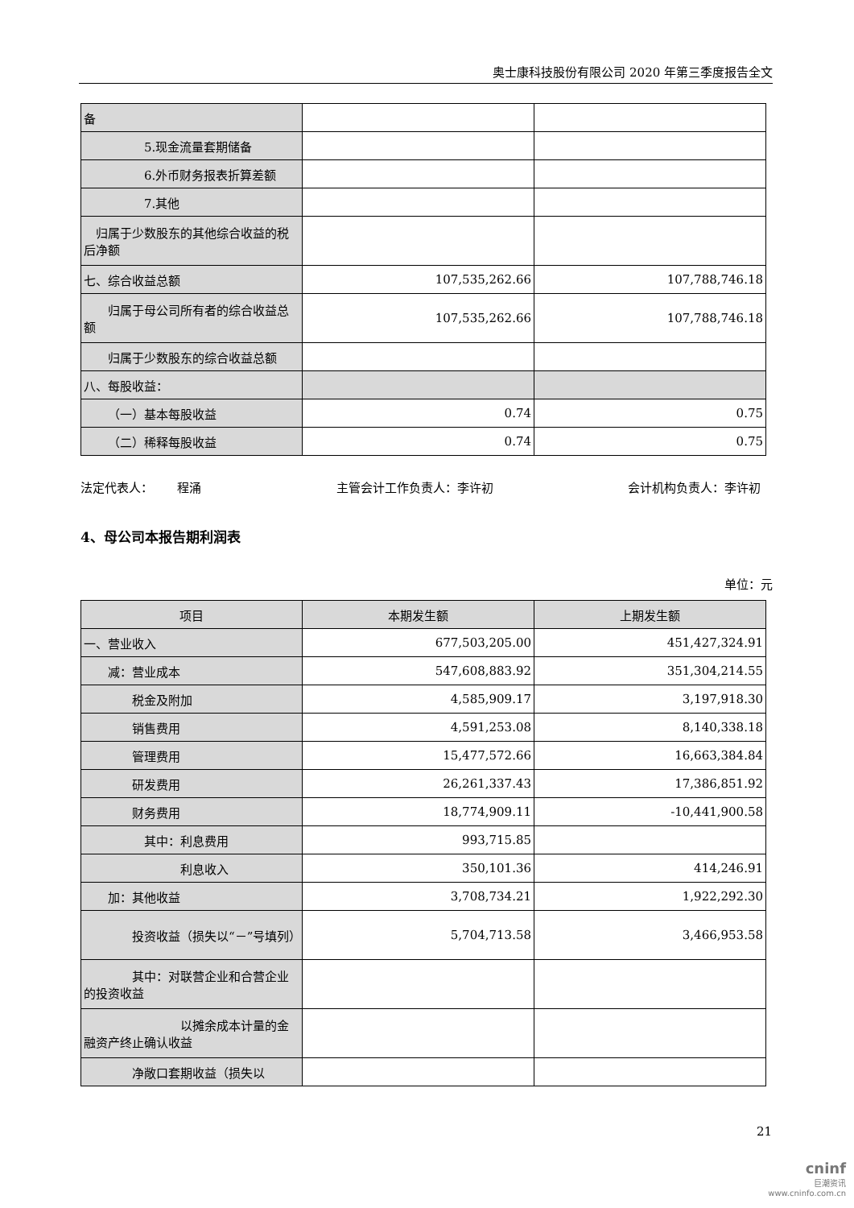奥士康科技股份有限公司 2020 年第三季度报告全文
| 备 | | |
| 5.现金流量套期储备 | | |
| 6.外币财务报表折算差额 | | |
| 7.其他 | | |
| 归属于少数股东的其他综合收益的税后净额 | | |
| 七、综合收益总额 | 107,535,262.66 | 107,788,746.18 |
| 归属于母公司所有者的综合收益总额 | 107,535,262.66 | 107,788,746.18 |
| 归属于少数股东的综合收益总额 | | |
| 八、每股收益： | | |
| （一）基本每股收益 | 0.74 | 0.75 |
| （二）稀释每股收益 | 0.74 | 0.75 |
法定代表人：  程涌 主管会计工作负责人：李许初 会计机构负责人：李许初
4、母公司本报告期利润表
单位：元
| 项目 | 本期发生额 | 上期发生额 |
| --- | --- | --- |
| 一、营业收入 | 677,503,205.00 | 451,427,324.91 |
| 减：营业成本 | 547,608,883.92 | 351,304,214.55 |
| 税金及附加 | 4,585,909.17 | 3,197,918.30 |
| 销售费用 | 4,591,253.08 | 8,140,338.18 |
| 管理费用 | 15,477,572.66 | 16,663,384.84 |
| 研发费用 | 26,261,337.43 | 17,386,851.92 |
| 财务费用 | 18,774,909.11 | -10,441,900.58 |
| 其中：利息费用 | 993,715.85 | |
| 利息收入 | 350,101.36 | 414,246.91 |
| 加：其他收益 | 3,708,734.21 | 1,922,292.30 |
| 投资收益（损失以“－”号填列） | 5,704,713.58 | 3,466,953.58 |
| 其中：对联营企业和合营企业的投资收益 | | |
| 以摊余成本计量的金融资产终止确认收益 | | |
| 净敞口套期收益（损失以 | | |
21
cninf
巨潮资讯
www.cninfo.com.cn